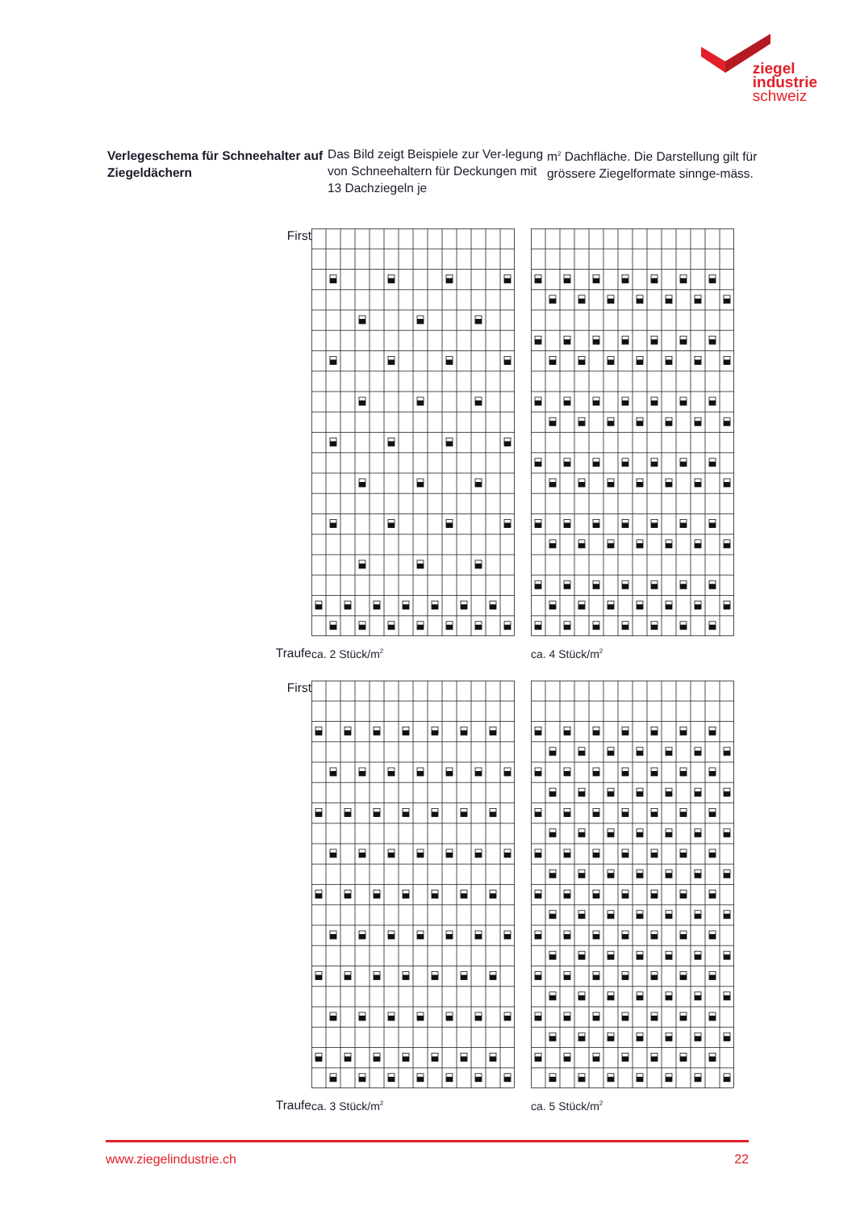ziegel
industrie
schweiz
Verlegeschema für Schneehalter auf Ziegeldächern
Das Bild zeigt Beispiele zur Ver-legung von Schneehaltern für Deckungen mit 13 Dachziegeln je
m<sup>2</sup> Dachfläche. Die Darstellung gilt für grössere Ziegelformate sinnge-mäss.
First
Traufe
ca. 2 Stück/m<sup>2</sup>
ca. 4 Stück/m<sup>2</sup>
First
Traufe
ca. 3 Stück/m<sup>2</sup>
ca. 5 Stück/m<sup>2</sup>
www.ziegelindustrie.ch 22